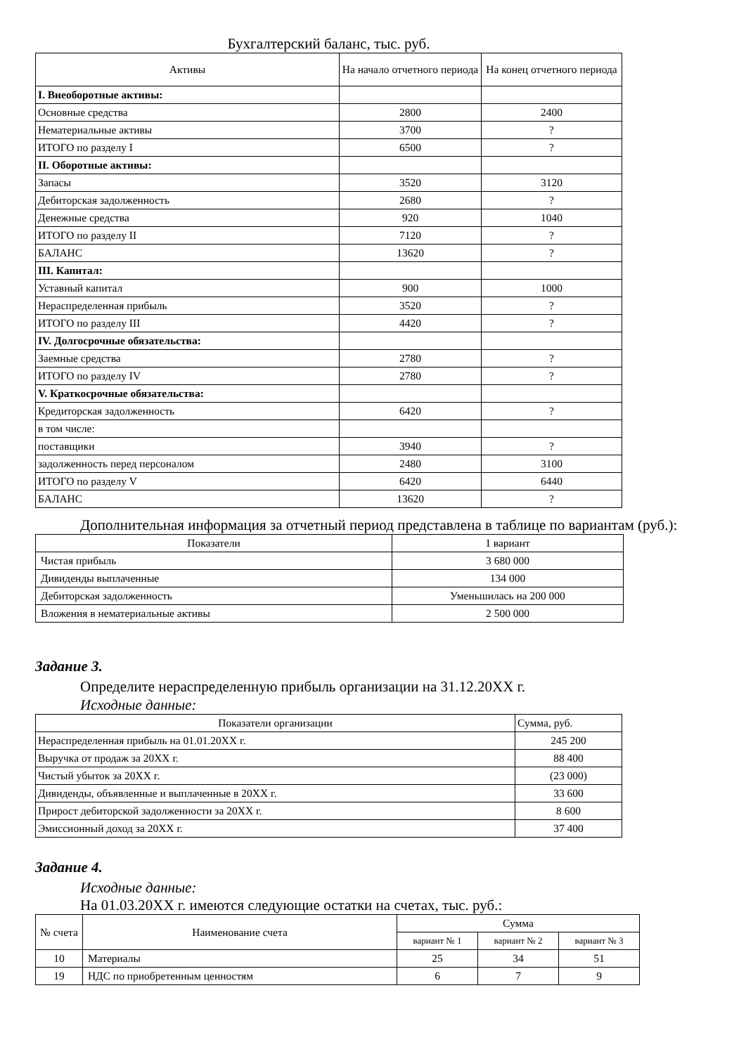Бухгалтерский баланс, тыс. руб.
| Активы | На начало отчетного периода | На конец отчетного периода |
| --- | --- | --- |
| I. Внеоборотные активы: | | |
| Основные средства | 2800 | 2400 |
| Нематериальные активы | 3700 | ? |
| ИТОГО по разделу I | 6500 | ? |
| II. Оборотные активы: | | |
| Запасы | 3520 | 3120 |
| Дебиторская задолженность | 2680 | ? |
| Денежные средства | 920 | 1040 |
| ИТОГО по разделу II | 7120 | ? |
| БАЛАНС | 13620 | ? |
| III. Капитал: | | |
| Уставный капитал | 900 | 1000 |
| Нераспределенная прибыль | 3520 | ? |
| ИТОГО по разделу III | 4420 | ? |
| IV. Долгосрочные обязательства: | | |
| Заемные средства | 2780 | ? |
| ИТОГО по разделу IV | 2780 | ? |
| V. Краткосрочные обязательства: | | |
| Кредиторская задолженность | 6420 | ? |
| в том числе: | | |
| поставщики | 3940 | ? |
| задолженность перед персоналом | 2480 | 3100 |
| ИТОГО по разделу V | 6420 | 6440 |
| БАЛАНС | 13620 | ? |
Дополнительная информация за отчетный период представлена в таблице по вариантам (руб.):
| Показатели | 1 вариант |
| --- | --- |
| Чистая прибыль | 3 680 000 |
| Дивиденды выплаченные | 134 000 |
| Дебиторская задолженность | Уменьшилась на 200 000 |
| Вложения в нематериальные активы | 2 500 000 |
Задание 3.
Определите нераспределенную прибыль организации на 31.12.20ХХ г.
Исходные данные:
| Показатели организации | Сумма, руб. |
| --- | --- |
| Нераспределенная прибыль на 01.01.20ХХ г. | 245 200 |
| Выручка от продаж за 20ХХ г. | 88 400 |
| Чистый убыток за 20ХХ г. | (23 000) |
| Дивиденды, объявленные и выплаченные в 20ХХ г. | 33 600 |
| Прирост дебиторской задолженности за 20ХХ г. | 8 600 |
| Эмиссионный доход за 20ХХ г. | 37 400 |
Задание 4.
Исходные данные:
На 01.03.20ХХ г. имеются следующие остатки на счетах, тыс. руб.:
| № счета | Наименование счета | Сумма | | |
| --- | --- | --- | --- | --- |
| | | вариант № 1 | вариант № 2 | вариант № 3 |
| 10 | Материалы | 25 | 34 | 51 |
| 19 | НДС по приобретенным ценностям | 6 | 7 | 9 |